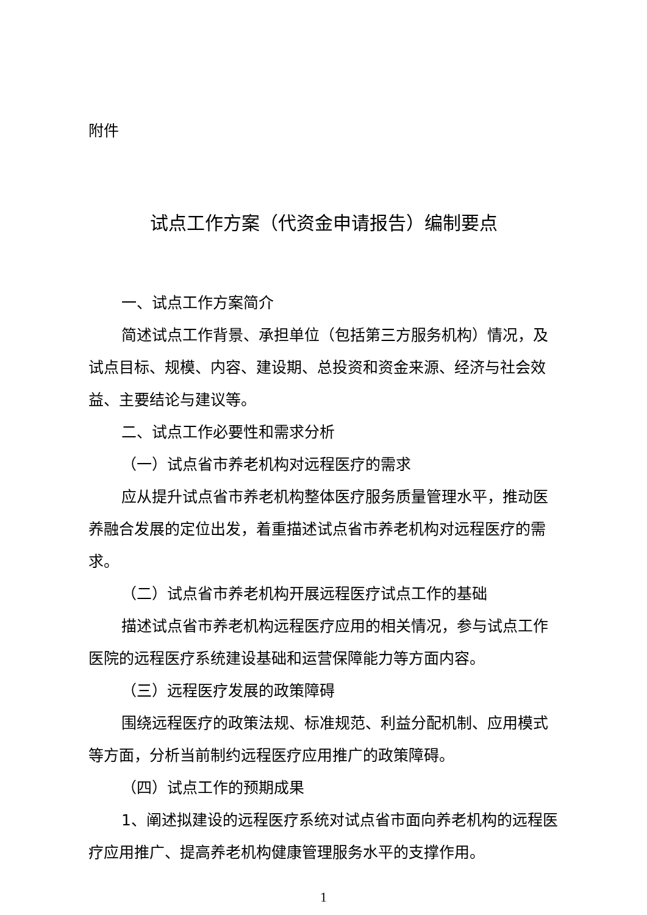附件
试点工作方案（代资金申请报告）编制要点
一、试点工作方案简介
简述试点工作背景、承担单位（包括第三方服务机构）情况，及试点目标、规模、内容、建设期、总投资和资金来源、经济与社会效益、主要结论与建议等。
二、试点工作必要性和需求分析
（一）试点省市养老机构对远程医疗的需求
应从提升试点省市养老机构整体医疗服务质量管理水平，推动医养融合发展的定位出发，着重描述试点省市养老机构对远程医疗的需求。
（二）试点省市养老机构开展远程医疗试点工作的基础
描述试点省市养老机构远程医疗应用的相关情况，参与试点工作医院的远程医疗系统建设基础和运营保障能力等方面内容。
（三）远程医疗发展的政策障碍
围绕远程医疗的政策法规、标准规范、利益分配机制、应用模式等方面，分析当前制约远程医疗应用推广的政策障碍。
（四）试点工作的预期成果
1、阐述拟建设的远程医疗系统对试点省市面向养老机构的远程医疗应用推广、提高养老机构健康管理服务水平的支撑作用。
1